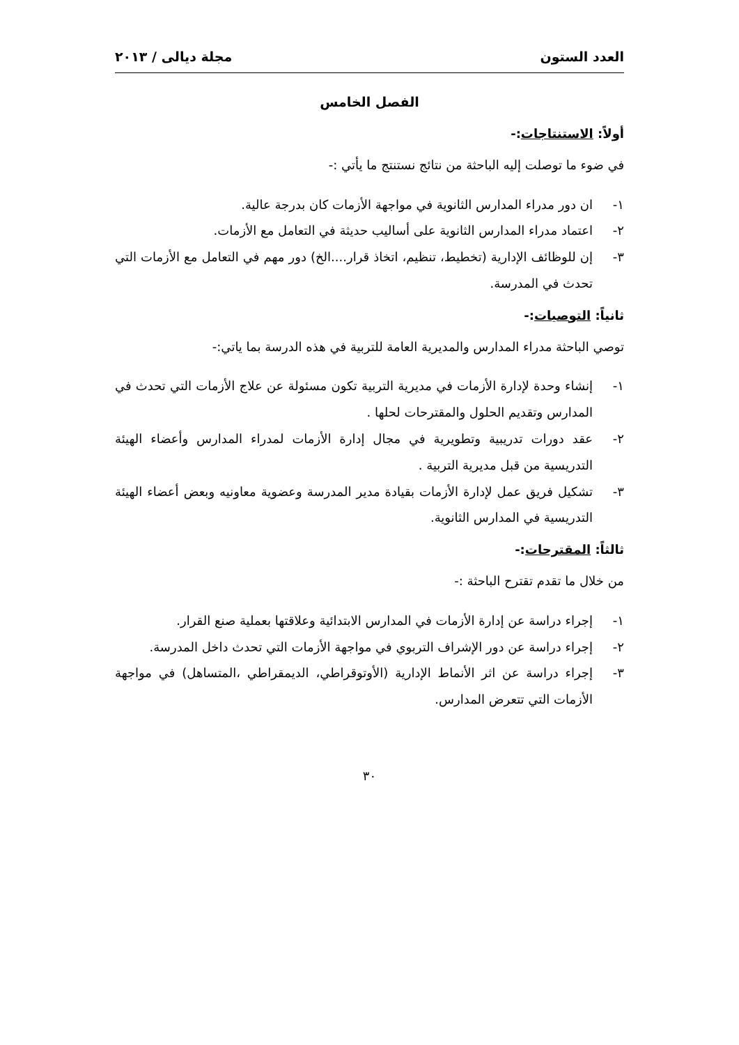العدد الستون مجلة ديالى / ٢٠١٣
الفصل الخامس
أولاً: الاستنتاجات:-
في ضوء ما توصلت إليه الباحثة من نتائج نستنتج ما يأتي :-
١- ان دور مدراء المدارس الثانوية في مواجهة الأزمات كان بدرجة عالية.
٢- اعتماد مدراء المدارس الثانوية على أساليب حديثة في التعامل مع الأزمات.
٣- إن للوظائف الإدارية (تخطيط، تنظيم، اتخاذ قرار....الخ) دور مهم في التعامل مع الأزمات التي تحدث في المدرسة.
ثانياً: التوصيات:-
توصي الباحثة مدراء المدارس والمديرية العامة للتربية في هذه الدرسة بما ياتي:-
١- إنشاء وحدة لإدارة الأزمات في مديرية التربية تكون مسئولة عن علاج الأزمات التي تحدث في المدارس وتقديم الحلول والمقترحات لحلها .
٢- عقد دورات تدريبية وتطويرية في مجال إدارة الأزمات لمدراء المدارس وأعضاء الهيئة التدريسية من قبل مديرية التربية .
٣- تشكيل فريق عمل لإدارة الأزمات بقيادة مدير المدرسة وعضوية معاونيه وبعض أعضاء الهيئة التدريسية في المدارس الثانوية.
ثالثاً: المقترحات:-
من خلال ما تقدم تقترح الباحثة :-
١- إجراء دراسة عن إدارة الأزمات في المدارس الابتدائية وعلاقتها بعملية صنع القرار.
٢- إجراء دراسة عن دور الإشراف التربوي في مواجهة الأزمات التي تحدث داخل المدرسة.
٣- إجراء دراسة عن اثر الأنماط الإدارية (الأوتوقراطي، الديمقراطي ،المتساهل) في مواجهة الأزمات التي تتعرض المدارس.
٣٠